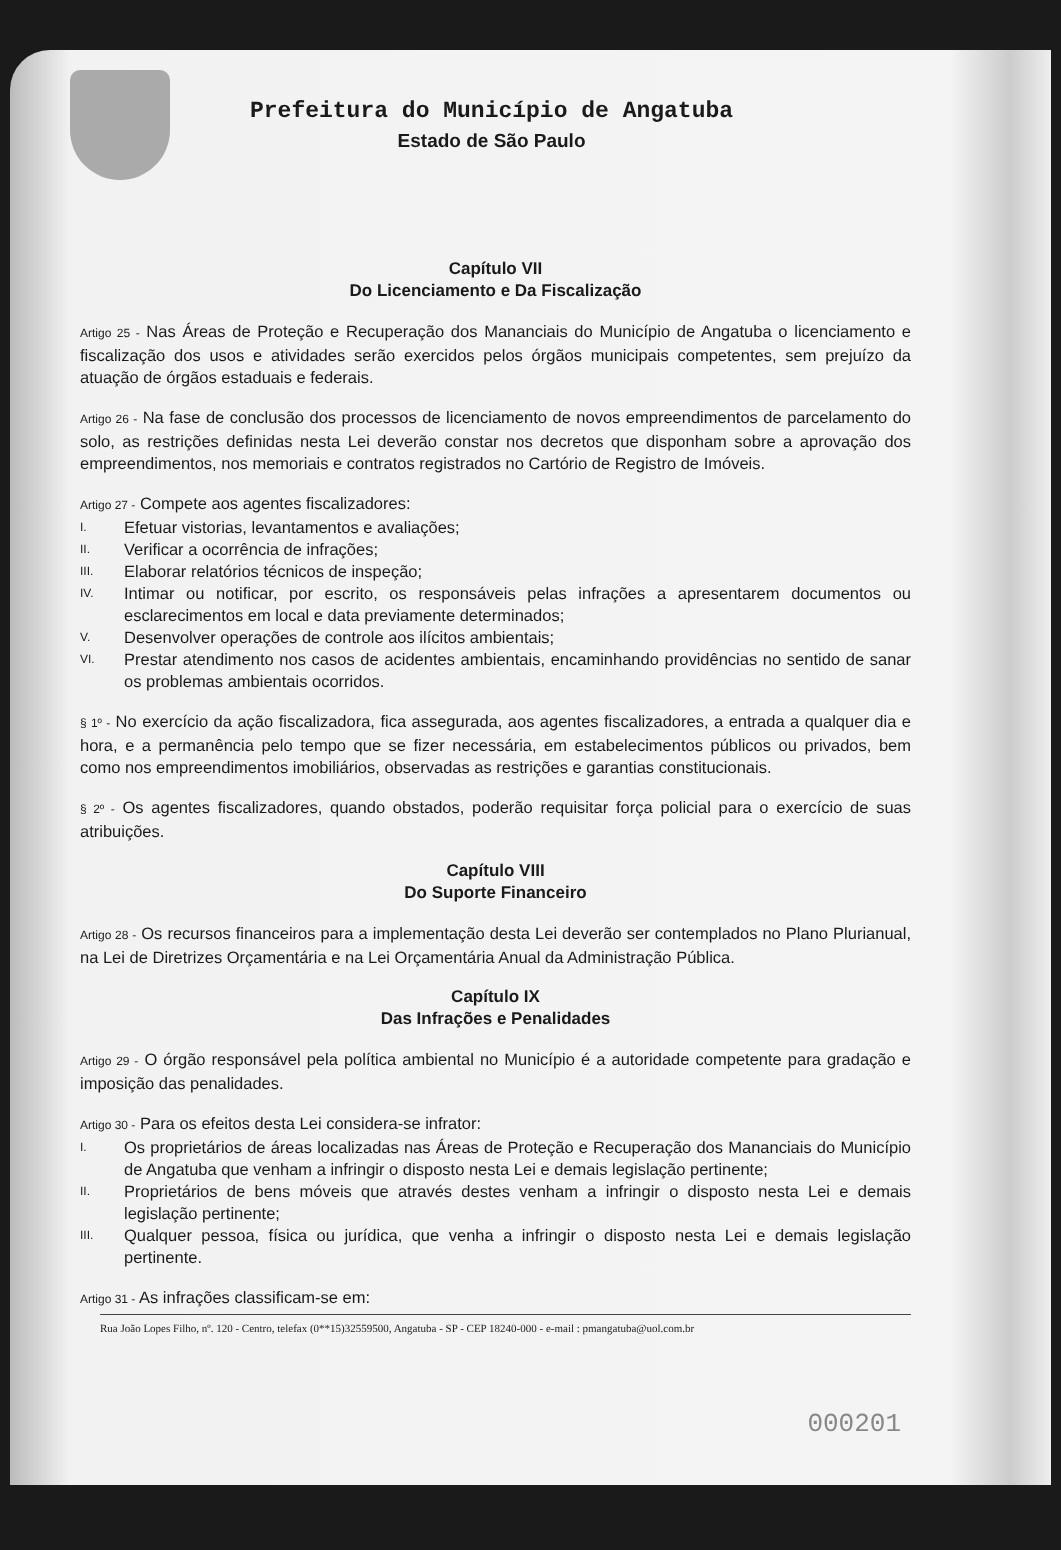Prefeitura do Município de Angatuba
Estado de São Paulo
Capítulo VII
Do Licenciamento e Da Fiscalização
Artigo 25 - Nas Áreas de Proteção e Recuperação dos Mananciais do Município de Angatuba o licenciamento e fiscalização dos usos e atividades serão exercidos pelos órgãos municipais competentes, sem prejuízo da atuação de órgãos estaduais e federais.
Artigo 26 - Na fase de conclusão dos processos de licenciamento de novos empreendimentos de parcelamento do solo, as restrições definidas nesta Lei deverão constar nos decretos que disponham sobre a aprovação dos empreendimentos, nos memoriais e contratos registrados no Cartório de Registro de Imóveis.
Artigo 27 - Compete aos agentes fiscalizadores:
I.
Efetuar vistorias, levantamentos e avaliações;
II.
Verificar a ocorrência de infrações;
III.
Elaborar relatórios técnicos de inspeção;
IV.
Intimar ou notificar, por escrito, os responsáveis pelas infrações a apresentarem documentos ou esclarecimentos em local e data previamente determinados;
V.
Desenvolver operações de controle aos ilícitos ambientais;
VI.
Prestar atendimento nos casos de acidentes ambientais, encaminhando providências no sentido de sanar os problemas ambientais ocorridos.
§ 1º - No exercício da ação fiscalizadora, fica assegurada, aos agentes fiscalizadores, a entrada a qualquer dia e hora, e a permanência pelo tempo que se fizer necessária, em estabelecimentos públicos ou privados, bem como nos empreendimentos imobiliários, observadas as restrições e garantias constitucionais.
§ 2º - Os agentes fiscalizadores, quando obstados, poderão requisitar força policial para o exercício de suas atribuições.
Capítulo VIII
Do Suporte Financeiro
Artigo 28 - Os recursos financeiros para a implementação desta Lei deverão ser contemplados no Plano Plurianual, na Lei de Diretrizes Orçamentária e na Lei Orçamentária Anual da Administração Pública.
Capítulo IX
Das Infrações e Penalidades
Artigo 29 - O órgão responsável pela política ambiental no Município é a autoridade competente para gradação e imposição das penalidades.
Artigo 30 - Para os efeitos desta Lei considera-se infrator:
I.
Os proprietários de áreas localizadas nas Áreas de Proteção e Recuperação dos Mananciais do Município de Angatuba que venham a infringir o disposto nesta Lei e demais legislação pertinente;
II.
Proprietários de bens móveis que através destes venham a infringir o disposto nesta Lei e demais legislação pertinente;
III.
Qualquer pessoa, física ou jurídica, que venha a infringir o disposto nesta Lei e demais legislação pertinente.
Artigo 31 - As infrações classificam-se em:
Rua João Lopes Filho, nº. 120 - Centro, telefax (0**15)32559500, Angatuba - SP - CEP 18240-000 - e-mail : pmangatuba@uol.com.br
000201